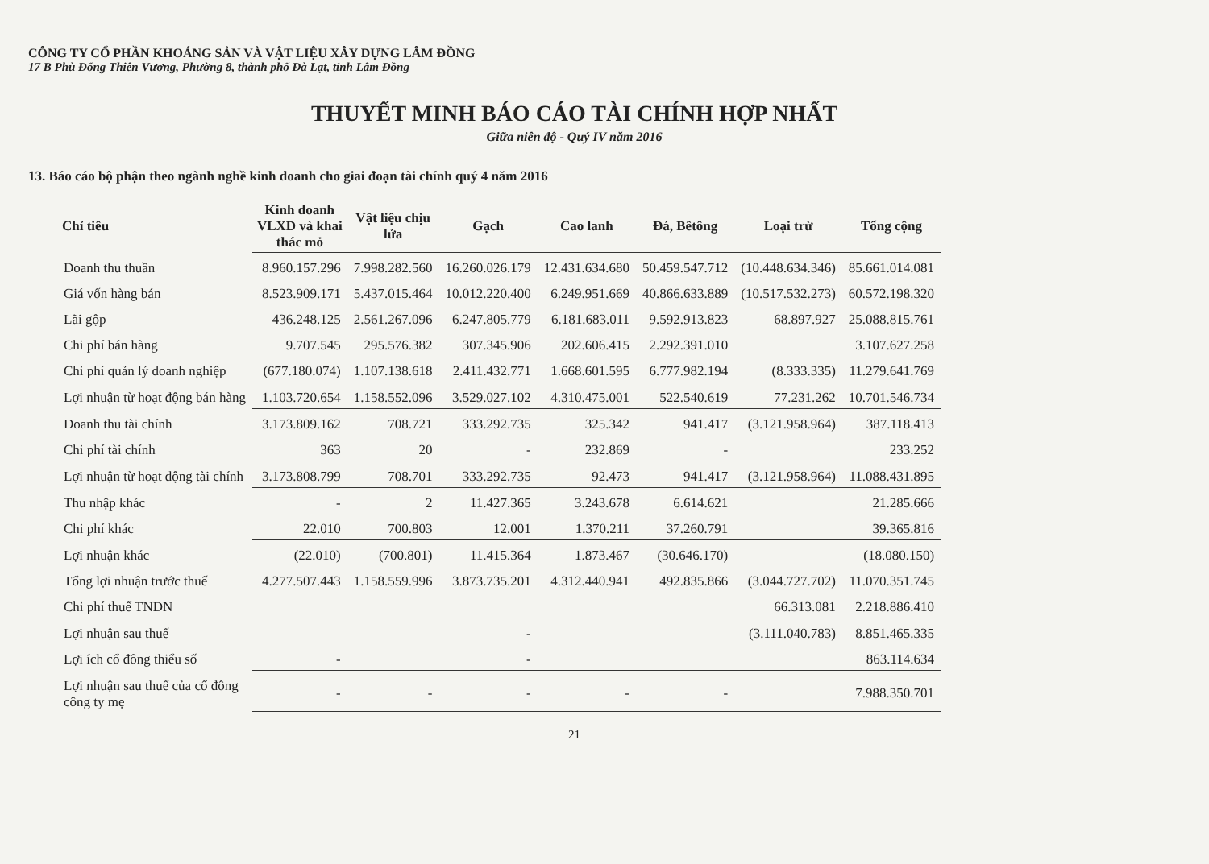CÔNG TY CỔ PHẦN KHOÁNG SẢN VÀ VẬT LIỆU XÂY DỰNG LÂM ĐỒNG
17 B Phù Đổng Thiên Vương, Phường 8, thành phố Đà Lạt, tỉnh Lâm Đồng
THUYẾT MINH BÁO CÁO TÀI CHÍNH HỢP NHẤT
Giữa niên độ - Quý IV năm 2016
13. Báo cáo bộ phận theo ngành nghề kinh doanh cho giai đoạn tài chính quý 4 năm 2016
| Chỉ tiêu | Kinh doanh VLXD và khai thác mỏ | Vật liệu chịu lửa | Gạch | Cao lanh | Đá, Bêtông | Loại trừ | Tổng cộng |
| --- | --- | --- | --- | --- | --- | --- | --- |
| Doanh thu thuần | 8.960.157.296 | 7.998.282.560 | 16.260.026.179 | 12.431.634.680 | 50.459.547.712 | (10.448.634.346) | 85.661.014.081 |
| Giá vốn hàng bán | 8.523.909.171 | 5.437.015.464 | 10.012.220.400 | 6.249.951.669 | 40.866.633.889 | (10.517.532.273) | 60.572.198.320 |
| Lãi gộp | 436.248.125 | 2.561.267.096 | 6.247.805.779 | 6.181.683.011 | 9.592.913.823 | 68.897.927 | 25.088.815.761 |
| Chi phí bán hàng | 9.707.545 | 295.576.382 | 307.345.906 | 202.606.415 | 2.292.391.010 | | 3.107.627.258 |
| Chi phí quản lý doanh nghiệp | (677.180.074) | 1.107.138.618 | 2.411.432.771 | 1.668.601.595 | 6.777.982.194 | (8.333.335) | 11.279.641.769 |
| Lợi nhuận từ hoạt động bán hàng | 1.103.720.654 | 1.158.552.096 | 3.529.027.102 | 4.310.475.001 | 522.540.619 | 77.231.262 | 10.701.546.734 |
| Doanh thu tài chính | 3.173.809.162 | 708.721 | 333.292.735 | 325.342 | 941.417 | (3.121.958.964) | 387.118.413 |
| Chi phí tài chính | 363 | 20 | - | 232.869 | - | | 233.252 |
| Lợi nhuận từ hoạt động tài chính | 3.173.808.799 | 708.701 | 333.292.735 | 92.473 | 941.417 | (3.121.958.964) | 11.088.431.895 |
| Thu nhập khác | - | 2 | 11.427.365 | 3.243.678 | 6.614.621 | | 21.285.666 |
| Chi phí khác | 22.010 | 700.803 | 12.001 | 1.370.211 | 37.260.791 | | 39.365.816 |
| Lợi nhuận khác | (22.010) | (700.801) | 11.415.364 | 1.873.467 | (30.646.170) | | (18.080.150) |
| Tổng lợi nhuận trước thuế | 4.277.507.443 | 1.158.559.996 | 3.873.735.201 | 4.312.440.941 | 492.835.866 | (3.044.727.702) | 11.070.351.745 |
| Chi phí thuế TNDN | | | | | | 66.313.081 | 2.218.886.410 |
| Lợi nhuận sau thuế | | | - | | | (3.111.040.783) | 8.851.465.335 |
| Lợi ích cổ đông thiểu số | - | | - | | | | 863.114.634 |
| Lợi nhuận sau thuế của cổ đông công ty mẹ | - | - | - | - | - | | 7.988.350.701 |
21